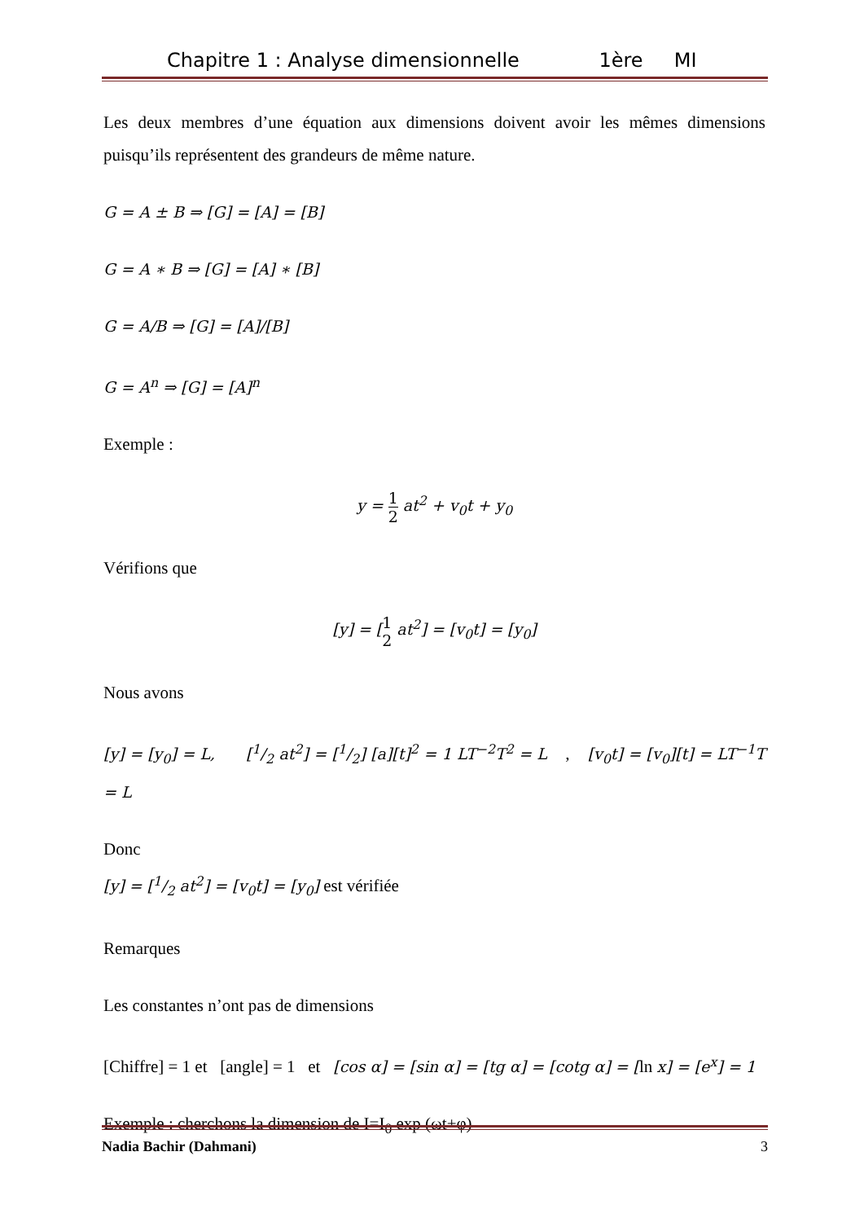Chapitre 1 : Analyse dimensionnelle 1ère MI
Les deux membres d’une équation aux dimensions doivent avoir les mêmes dimensions puisqu’ils représentent des grandeurs de même nature.
G = A ± B ⇒ [G] = [A] = [B]
G = A ∗ B ⇒ [G] = [A] ∗ [B]
G = A/B ⇒ [G] = [A]/[B]
G = A<sup>n</sup> ⇒ [G] = [A]<sup>n</sup>
Exemple :
y = 1 2 at<sup>2</sup> + v<sub>0</sub>t + y<sub>0</sub>
Vérifions que
[y] = [1 2 at<sup>2</sup>] = [v<sub>0</sub>t] = [y<sub>0</sub>]
Nous avons
[y] = [y<sub>0</sub>] = L, [1/2 at<sup>2</sup>] = [1/2] [a][t]<sup>2</sup> = 1 LT<sup>−2</sup>T<sup>2</sup> = L , [v<sub>0</sub>t] = [v<sub>0</sub>][t] = LT<sup>−1</sup>T = L
Donc
[y] = [1/2 at<sup>2</sup>] = [v<sub>0</sub>t] = [y<sub>0</sub>] est vérifiée
Remarques
Les constantes n’ont pas de dimensions
[Chiffre] = 1 et [angle] = 1 et [cos α] = [sin α] = [tg α] = [cotg α] = [ln x] = [e<sup>x</sup>] = 1
Exemple : cherchons la dimension de I=I<sub>0</sub> exp (ωt+φ)
Nadia Bachir (Dahmani) 3